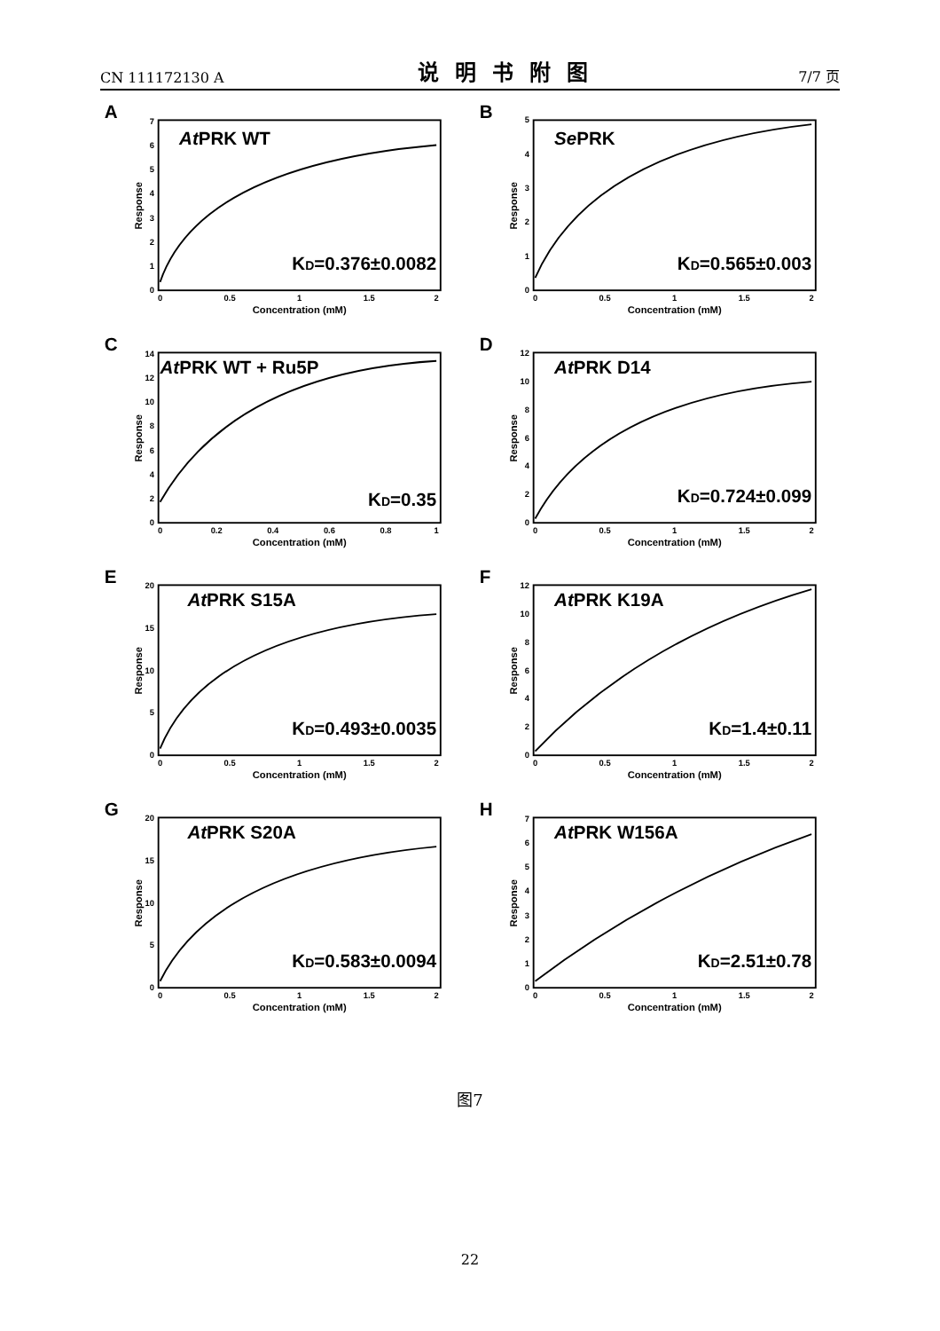CN 111172130 A 说明书附图 7/7 页
A
AtPRK WT
0
1
2
3
4
5
6
7
0
0.5
1
1.5
2
KD=0.376±0.0082
Concentration (mM)
Response
B
SePRK
0
1
2
3
4
5
0
0.5
1
1.5
2
KD=0.565±0.003
Concentration (mM)
Response
C
AtPRK WT + Ru5P
0
2
4
6
8
10
12
14
0
0.2
0.4
0.6
0.8
1
KD=0.35
Concentration (mM)
Response
D
AtPRK D14
0
2
4
6
8
10
12
0
0.5
1
1.5
2
KD=0.724±0.099
Concentration (mM)
Response
E
AtPRK S15A
0
5
10
15
20
0
0.5
1
1.5
2
KD=0.493±0.0035
Concentration (mM)
Response
F
AtPRK K19A
0
2
4
6
8
10
12
0
0.5
1
1.5
2
KD=1.4±0.11
Concentration (mM)
Response
G
AtPRK S20A
0
5
10
15
20
0
0.5
1
1.5
2
KD=0.583±0.0094
Concentration (mM)
Response
H
AtPRK W156A
0
1
2
3
4
5
6
7
0
0.5
1
1.5
2
KD=2.51±0.78
Concentration (mM)
Response
图7
22